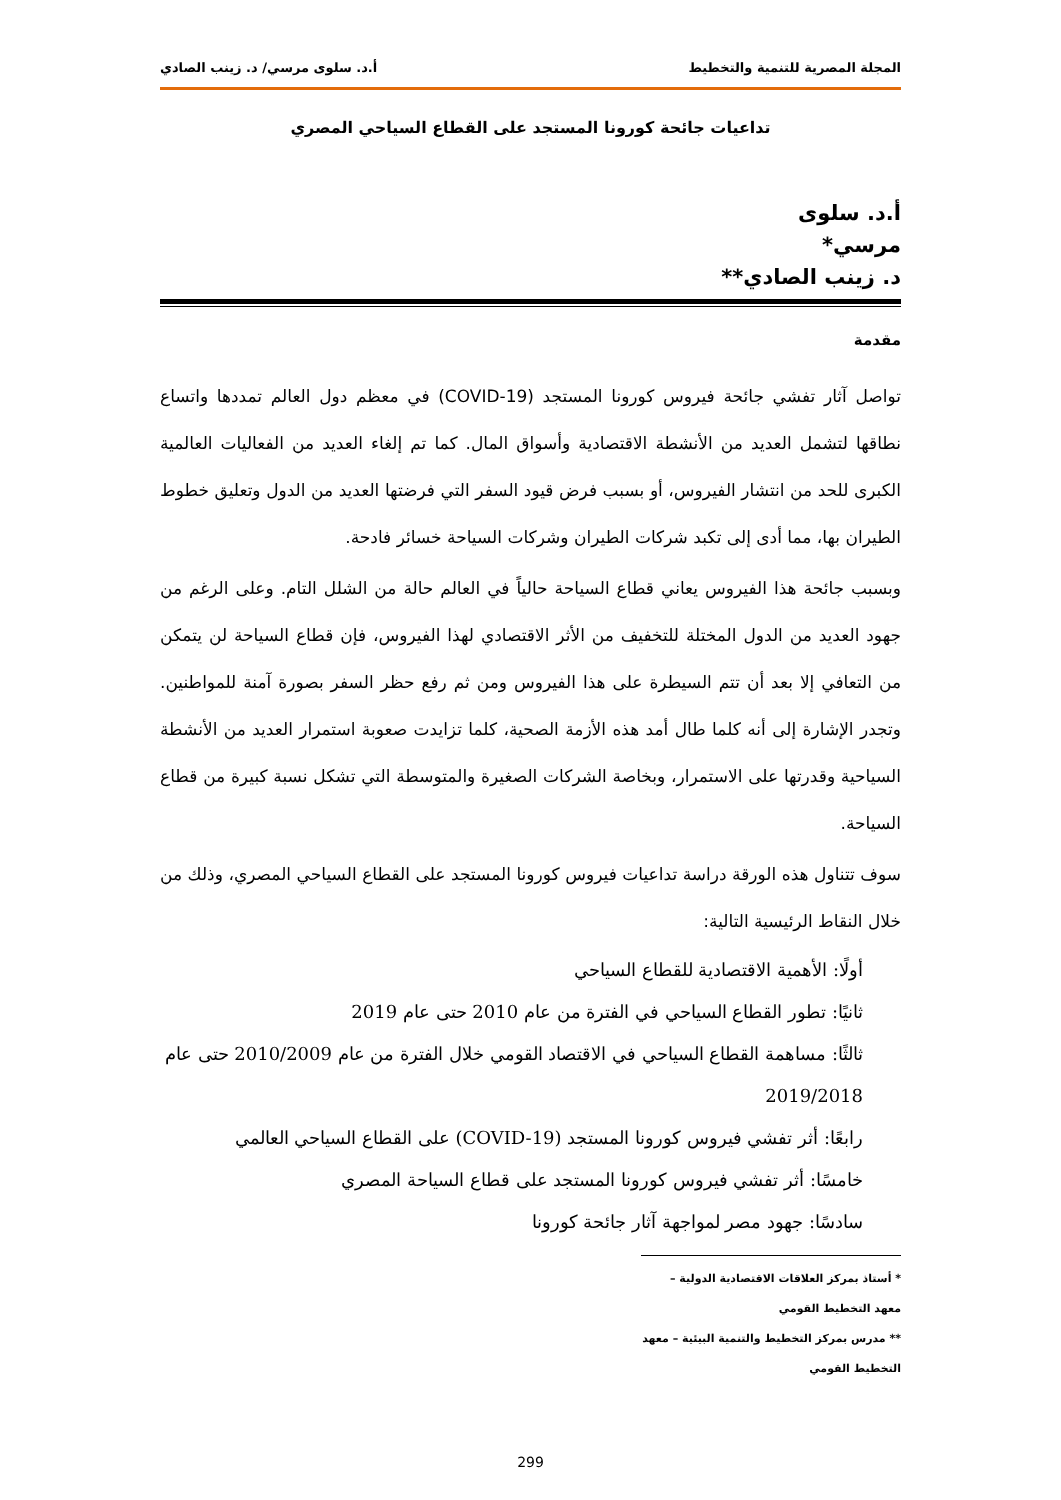المجلة المصرية للتنمية والتخطيط أ.د. سلوى مرسي/ د. زينب الصادي
تداعيات جائحة كورونا المستجد على القطاع السياحي المصري
أ.د. سلوى مرسي*
د. زينب الصادي**
مقدمة
تواصل آثار تفشي جائحة فيروس كورونا المستجد (COVID-19) في معظم دول العالم تمددها واتساع نطاقها لتشمل العديد من الأنشطة الاقتصادية وأسواق المال. كما تم إلغاء العديد من الفعاليات العالمية الكبرى للحد من انتشار الفيروس، أو بسبب فرض قيود السفر التي فرضتها العديد من الدول وتعليق خطوط الطيران بها، مما أدى إلى تكبد شركات الطيران وشركات السياحة خسائر فادحة.
وبسبب جائحة هذا الفيروس يعاني قطاع السياحة حالياً في العالم حالة من الشلل التام. وعلى الرغم من جهود العديد من الدول المختلة للتخفيف من الأثر الاقتصادي لهذا الفيروس، فإن قطاع السياحة لن يتمكن من التعافي إلا بعد أن تتم السيطرة على هذا الفيروس ومن ثم رفع حظر السفر بصورة آمنة للمواطنين. وتجدر الإشارة إلى أنه كلما طال أمد هذه الأزمة الصحية، كلما تزايدت صعوبة استمرار العديد من الأنشطة السياحية وقدرتها على الاستمرار، وبخاصة الشركات الصغيرة والمتوسطة التي تشكل نسبة كبيرة من قطاع السياحة.
سوف تتناول هذه الورقة دراسة تداعيات فيروس كورونا المستجد على القطاع السياحي المصري، وذلك من خلال النقاط الرئيسية التالية:
أولًا: الأهمية الاقتصادية للقطاع السياحي
ثانيًا: تطور القطاع السياحي في الفترة من عام 2010 حتى عام 2019
ثالثًا: مساهمة القطاع السياحي في الاقتصاد القومي خلال الفترة من عام 2010/2009 حتى عام 2019/2018
رابعًا: أثر تفشي فيروس كورونا المستجد (COVID-19) على القطاع السياحي العالمي
خامسًا: أثر تفشي فيروس كورونا المستجد على قطاع السياحة المصري
سادسًا: جهود مصر لمواجهة آثار جائحة كورونا
* أستاذ بمركز العلاقات الاقتصادية الدولية – معهد التخطيط القومي
** مدرس بمركز التخطيط والتنمية البيئية – معهد التخطيط القومي
299